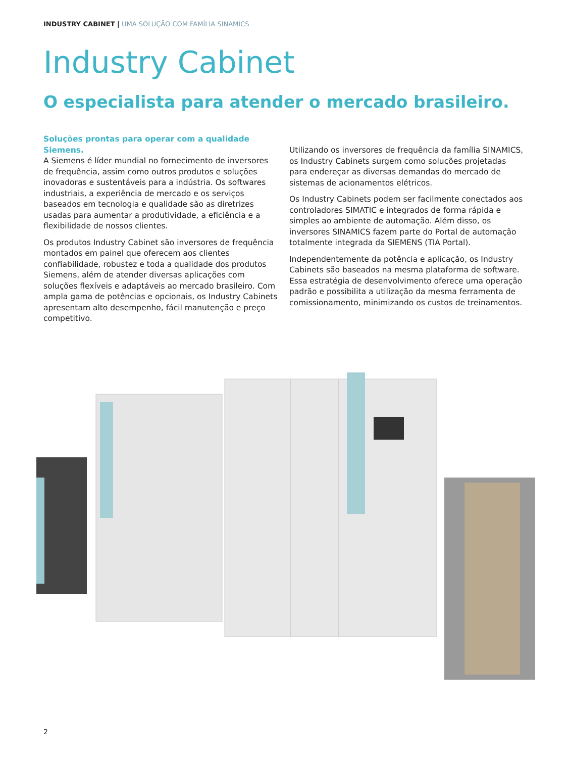INDUSTRY CABINET | UMA SOLUÇÃO COM FAMÍLIA SINAMICS
Industry Cabinet
O especialista para atender o mercado brasileiro.
Soluções prontas para operar com a qualidade Siemens.
A Siemens é líder mundial no fornecimento de inversores de frequência, assim como outros produtos e soluções inovadoras e sustentáveis para a indústria. Os softwares industriais, a experiência de mercado e os serviços baseados em tecnologia e qualidade são as diretrizes usadas para aumentar a produtividade, a eficiência e a flexibilidade de nossos clientes.
Os produtos Industry Cabinet são inversores de frequência montados em painel que oferecem aos clientes confiabilidade, robustez e toda a qualidade dos produtos Siemens, além de atender diversas aplicações com soluções flexíveis e adaptáveis ao mercado brasileiro. Com ampla gama de potências e opcionais, os Industry Cabinets apresentam alto desempenho, fácil manutenção e preço competitivo.
Utilizando os inversores de frequência da família SINAMICS, os Industry Cabinets surgem como soluções projetadas para endereçar as diversas demandas do mercado de sistemas de acionamentos elétricos.
Os Industry Cabinets podem ser facilmente conectados aos controladores SIMATIC e integrados de forma rápida e simples ao ambiente de automação. Além disso, os inversores SINAMICS fazem parte do Portal de automação totalmente integrada da SIEMENS (TIA Portal).
Independentemente da potência e aplicação, os Industry Cabinets são baseados na mesma plataforma de software. Essa estratégia de desenvolvimento oferece uma operação padrão e possibilita a utilização da mesma ferramenta de comissionamento, minimizando os custos de treinamentos.
2